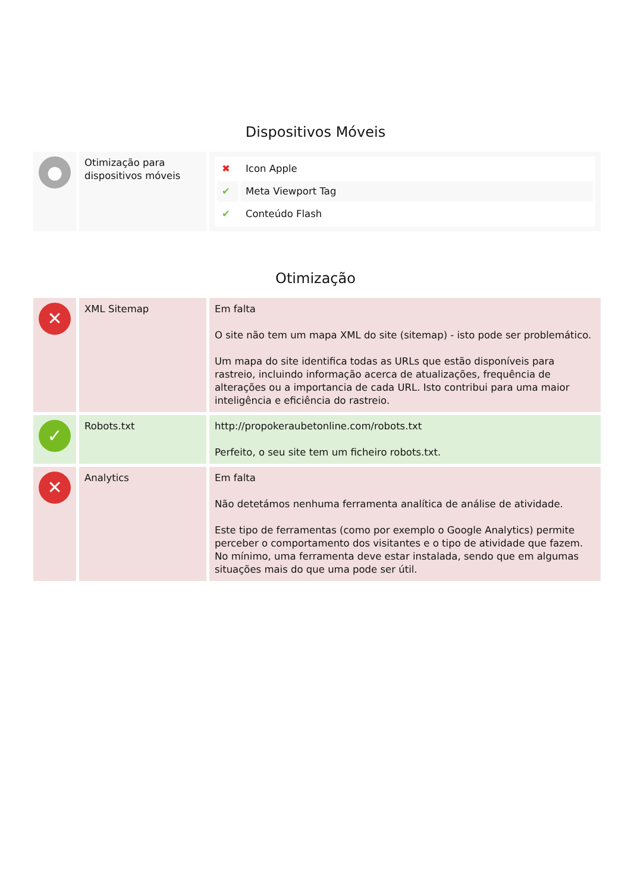Dispositivos Móveis
| ● | Otimização para dispositivos móveis | / ✖ / Icon Apple / / ✔ / Meta Viewport Tag / / ✔ / Conteúdo Flash / |
Otimização
| ✕ | XML Sitemap | Em falta O site não tem um mapa XML do site (sitemap) - isto pode ser problemático. Um mapa do site identifica todas as URLs que estão disponíveis para rastreio, incluindo informação acerca de atualizações, frequência de alterações ou a importancia de cada URL. Isto contribui para uma maior inteligência e eficiência do rastreio. |
| ✓ | Robots.txt | http://propokeraubetonline.com/robots.txt Perfeito, o seu site tem um ficheiro robots.txt. |
| ✕ | Analytics | Em falta Não detetámos nenhuma ferramenta analítica de análise de atividade. Este tipo de ferramentas (como por exemplo o Google Analytics) permite perceber o comportamento dos visitantes e o tipo de atividade que fazem. No mínimo, uma ferramenta deve estar instalada, sendo que em algumas situações mais do que uma pode ser útil. |